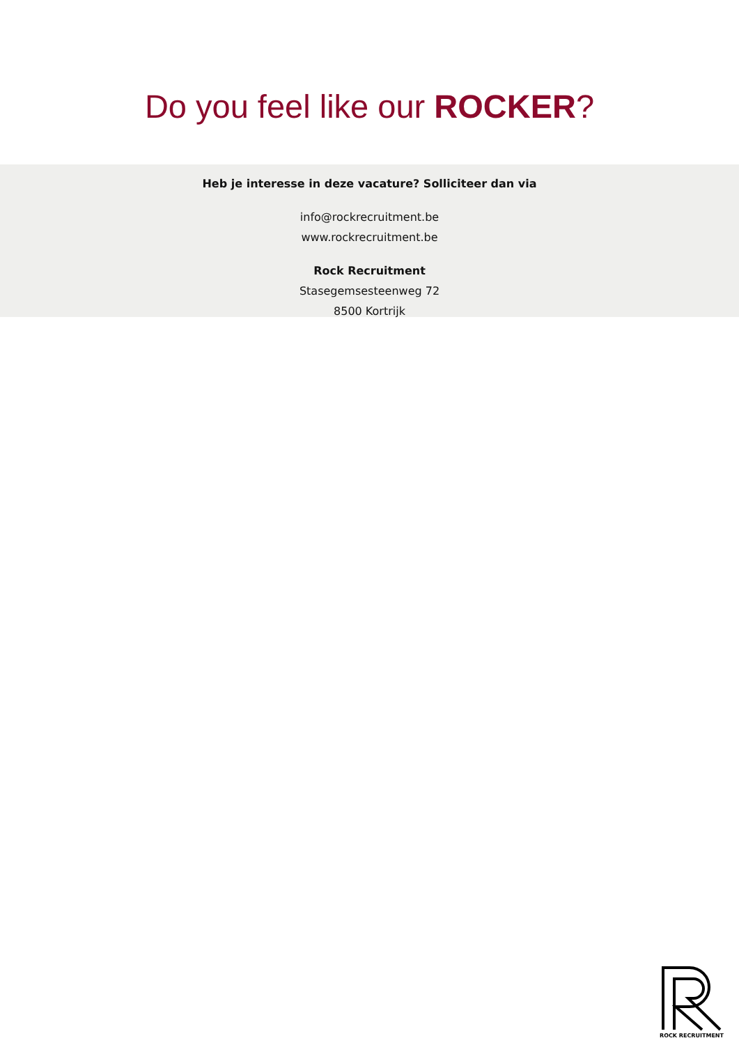Do you feel like our ROCKER?
Heb je interesse in deze vacature? Solliciteer dan via
info@rockrecruitment.be
www.rockrecruitment.be
Rock Recruitment
Stasegemsesteenweg 72
8500 Kortrijk
ROCK RECRUITMENT